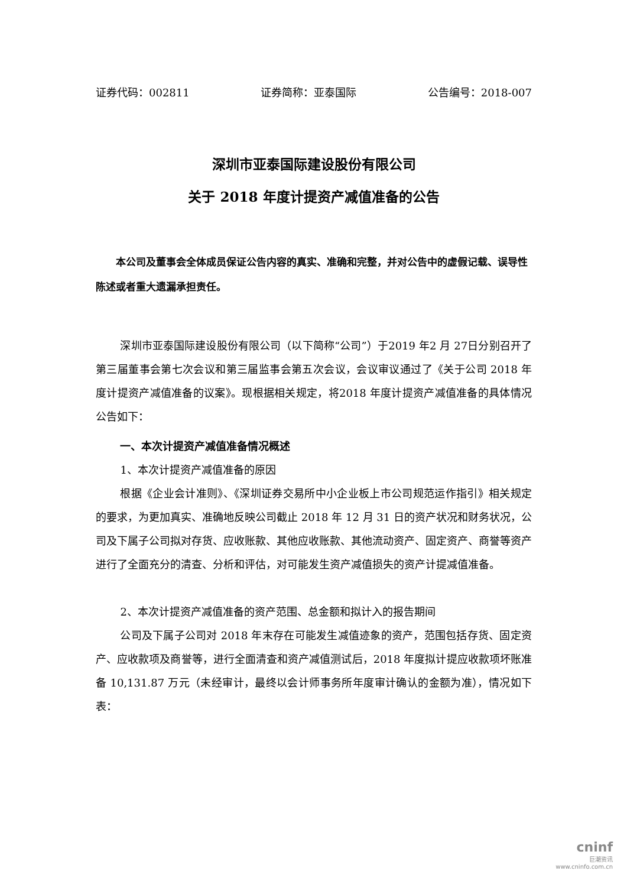证券代码：002811 证券简称：亚泰国际 公告编号：2018-007
深圳市亚泰国际建设股份有限公司
关于 2018 年度计提资产减值准备的公告
本公司及董事会全体成员保证公告内容的真实、准确和完整，并对公告中的虚假记载、误导性陈述或者重大遗漏承担责任。
深圳市亚泰国际建设股份有限公司（以下简称“公司”）于2019 年2 月 27日分别召开了第三届董事会第七次会议和第三届监事会第五次会议，会议审议通过了《关于公司 2018 年度计提资产减值准备的议案》。现根据相关规定，将2018 年度计提资产减值准备的具体情况公告如下：
一、本次计提资产减值准备情况概述
1、本次计提资产减值准备的原因
根据《企业会计准则》、《深圳证券交易所中小企业板上市公司规范运作指引》相关规定的要求，为更加真实、准确地反映公司截止 2018 年 12 月 31 日的资产状况和财务状况，公司及下属子公司拟对存货、应收账款、其他应收账款、其他流动资产、固定资产、商誉等资产进行了全面充分的清查、分析和评估，对可能发生资产减值损失的资产计提减值准备。
2、本次计提资产减值准备的资产范围、总金额和拟计入的报告期间
公司及下属子公司对 2018 年末存在可能发生减值迹象的资产，范围包括存货、固定资产、应收款项及商誉等，进行全面清查和资产减值测试后，2018 年度拟计提应收款项坏账准备 10,131.87 万元（未经审计，最终以会计师事务所年度审计确认的金额为准），情况如下表：
cninf
巨潮资讯
www.cninfo.com.cn